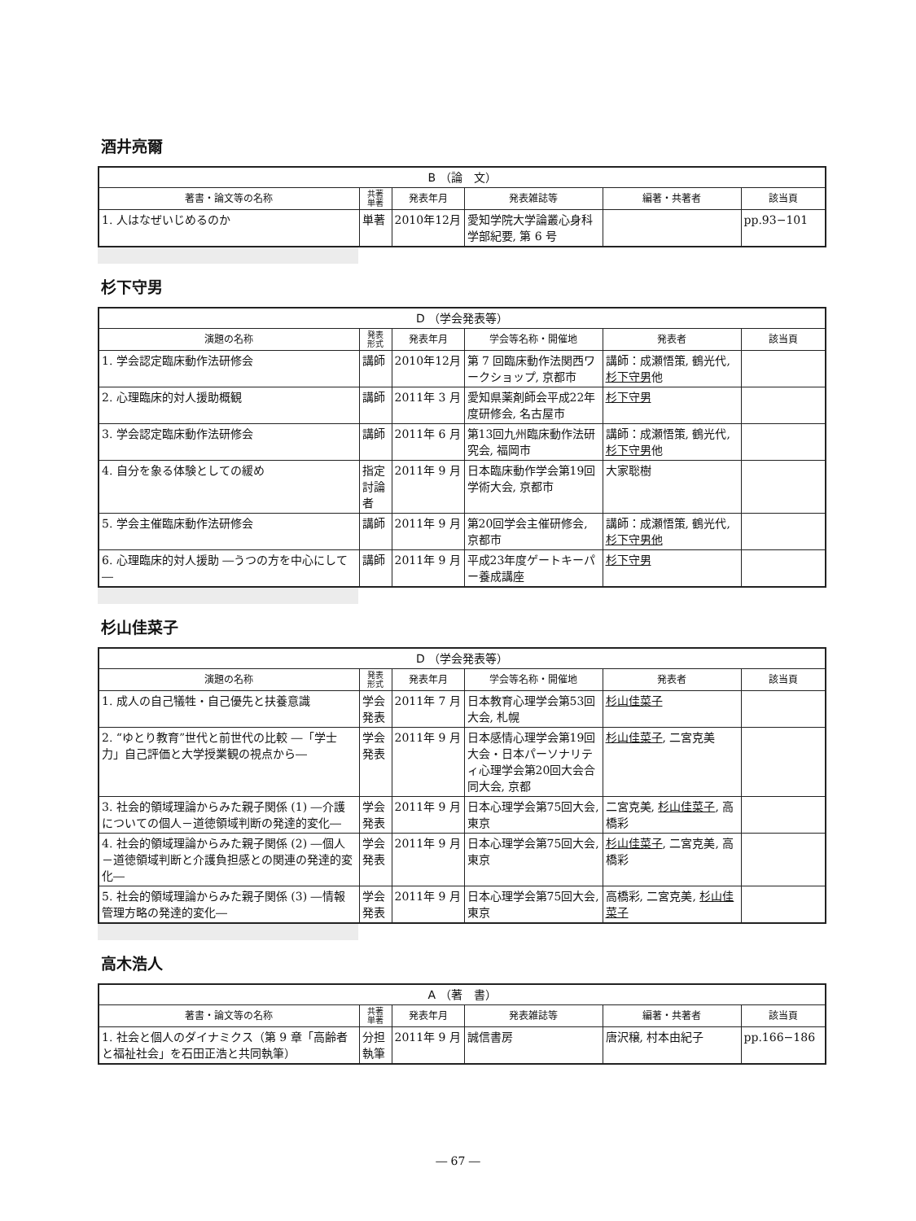酒井亮爾
| B （論 文） | | | | | |
| --- | --- | --- | --- | --- | --- |
| 著書・論文等の名称 | 共著 単著 | 発表年月 | 発表雑誌等 | 編著・共著者 | 該当頁 |
| 1. 人はなぜいじめるのか | 単著 | 2010年12月 | 愛知学院大学論叢心身科学部紀要, 第 6 号 | | pp.93−101 |
杉下守男
| D （学会発表等） | | | | | |
| --- | --- | --- | --- | --- | --- |
| 演題の名称 | 発表 形式 | 発表年月 | 学会等名称・開催地 | 発表者 | 該当頁 |
| 1. 学会認定臨床動作法研修会 | 講師 | 2010年12月 | 第 7 回臨床動作法関西ワークショップ, 京都市 | 講師：成瀬悟策, 鶴光代, 杉下守男 他 | |
| 2. 心理臨床的対人援助概観 | 講師 | 2011年 3 月 | 愛知県薬剤師会平成22年度研修会, 名古屋市 | 杉下守男 | |
| 3. 学会認定臨床動作法研修会 | 講師 | 2011年 6 月 | 第13回九州臨床動作法研究会, 福岡市 | 講師：成瀬悟策, 鶴光代, 杉下守男 他 | |
| 4. 自分を象る体験としての緩め | 指定討論者 | 2011年 9 月 | 日本臨床動作学会第19回学術大会, 京都市 | 大家聡樹 | |
| 5. 学会主催臨床動作法研修会 | 講師 | 2011年 9 月 | 第20回学会主催研修会, 京都市 | 講師：成瀬悟策, 鶴光代, 杉下守男他 | |
| 6. 心理臨床的対人援助 ―うつの方を中心にして― | 講師 | 2011年 9 月 | 平成23年度ゲートキーパー養成講座 | 杉下守男 | |
杉山佳菜子
| D （学会発表等） | | | | | |
| --- | --- | --- | --- | --- | --- |
| 演題の名称 | 発表 形式 | 発表年月 | 学会等名称・開催地 | 発表者 | 該当頁 |
| 1. 成人の自己犠牲・自己優先と扶養意識 | 学会発表 | 2011年 7 月 | 日本教育心理学会第53回大会, 札幌 | 杉山佳菜子 | |
| 2. “ゆとり教育”世代と前世代の比較 ―「学士力」自己評価と大学授業観の視点から― | 学会発表 | 2011年 9 月 | 日本感情心理学会第19回大会・日本パーソナリティ心理学会第20回大会合同大会, 京都 | 杉山佳菜子 , 二宮克美 | |
| 3. 社会的領域理論からみた親子関係 (1) ―介護についての個人－道徳領域判断の発達的変化― | 学会発表 | 2011年 9 月 | 日本心理学会第75回大会, 東京 | 二宮克美, 杉山佳菜子 , 高橋彩 | |
| 4. 社会的領域理論からみた親子関係 (2) ―個人－道徳領域判断と介護負担感との関連の発達的変化― | 学会発表 | 2011年 9 月 | 日本心理学会第75回大会, 東京 | 杉山佳菜子 , 二宮克美, 高橋彩 | |
| 5. 社会的領域理論からみた親子関係 (3) ―情報管理方略の発達的変化― | 学会発表 | 2011年 9 月 | 日本心理学会第75回大会, 東京 | 高橋彩, 二宮克美, 杉山佳菜子 | |
高木浩人
| A （著 書） | | | | | |
| --- | --- | --- | --- | --- | --- |
| 著書・論文等の名称 | 共著 単著 | 発表年月 | 発表雑誌等 | 編著・共著者 | 該当頁 |
| 1. 社会と個人のダイナミクス（第 9 章「高齢者と福祉社会」を石田正浩と共同執筆） | 分担執筆 | 2011年 9 月 | 誠信書房 | 唐沢穣, 村本由紀子 | pp.166−186 |
― 67 ―